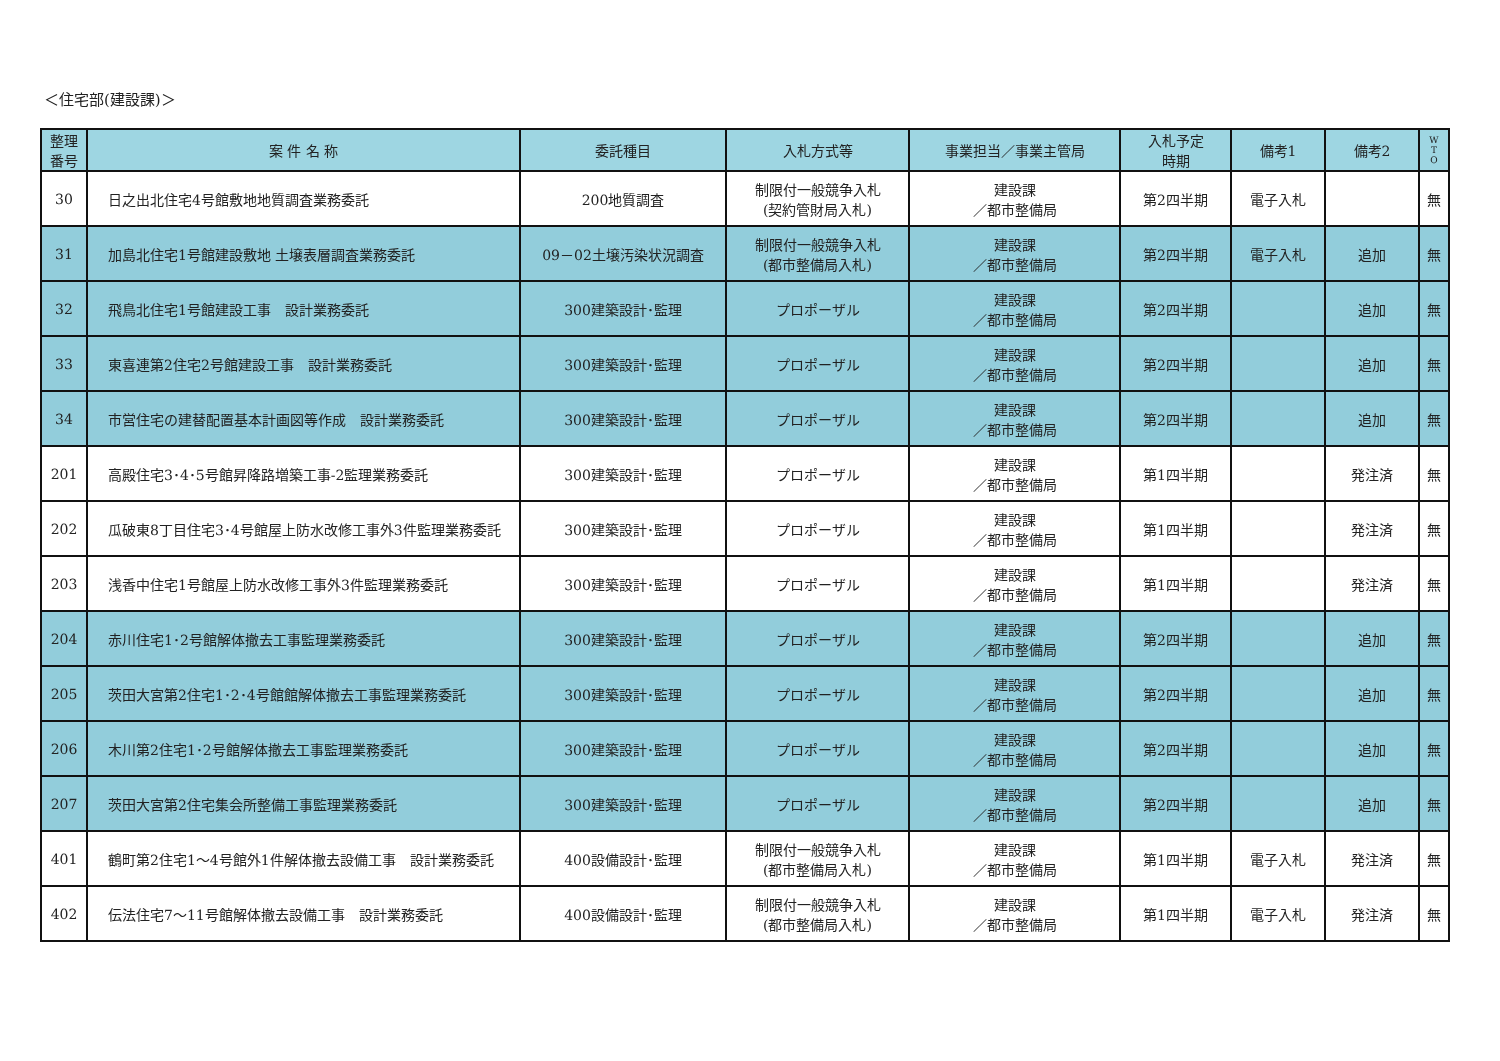＜住宅部(建設課)＞
| 整理 番号 | 案 件 名 称 | 委託種目 | 入札方式等 | 事業担当／事業主管局 | 入札予定 時期 | 備考1 | 備考2 | W T O |
| --- | --- | --- | --- | --- | --- | --- | --- | --- |
| 30 | 日之出北住宅4号館敷地地質調査業務委託 | 200地質調査 | 制限付一般競争入札 (契約管財局入札) | 建設課 ／都市整備局 | 第2四半期 | 電子入札 | | 無 |
| 31 | 加島北住宅1号館建設敷地 土壌表層調査業務委託 | 09－02土壌汚染状況調査 | 制限付一般競争入札 (都市整備局入札) | 建設課 ／都市整備局 | 第2四半期 | 電子入札 | 追加 | 無 |
| 32 | 飛鳥北住宅1号館建設工事 設計業務委託 | 300建築設計･監理 | プロポーザル | 建設課 ／都市整備局 | 第2四半期 | | 追加 | 無 |
| 33 | 東喜連第2住宅2号館建設工事 設計業務委託 | 300建築設計･監理 | プロポーザル | 建設課 ／都市整備局 | 第2四半期 | | 追加 | 無 |
| 34 | 市営住宅の建替配置基本計画図等作成 設計業務委託 | 300建築設計･監理 | プロポーザル | 建設課 ／都市整備局 | 第2四半期 | | 追加 | 無 |
| 201 | 高殿住宅3･4･5号館昇降路増築工事-2監理業務委託 | 300建築設計･監理 | プロポーザル | 建設課 ／都市整備局 | 第1四半期 | | 発注済 | 無 |
| 202 | 瓜破東8丁目住宅3･4号館屋上防水改修工事外3件監理業務委託 | 300建築設計･監理 | プロポーザル | 建設課 ／都市整備局 | 第1四半期 | | 発注済 | 無 |
| 203 | 浅香中住宅1号館屋上防水改修工事外3件監理業務委託 | 300建築設計･監理 | プロポーザル | 建設課 ／都市整備局 | 第1四半期 | | 発注済 | 無 |
| 204 | 赤川住宅1･2号館解体撤去工事監理業務委託 | 300建築設計･監理 | プロポーザル | 建設課 ／都市整備局 | 第2四半期 | | 追加 | 無 |
| 205 | 茨田大宮第2住宅1･2･4号館館解体撤去工事監理業務委託 | 300建築設計･監理 | プロポーザル | 建設課 ／都市整備局 | 第2四半期 | | 追加 | 無 |
| 206 | 木川第2住宅1･2号館解体撤去工事監理業務委託 | 300建築設計･監理 | プロポーザル | 建設課 ／都市整備局 | 第2四半期 | | 追加 | 無 |
| 207 | 茨田大宮第2住宅集会所整備工事監理業務委託 | 300建築設計･監理 | プロポーザル | 建設課 ／都市整備局 | 第2四半期 | | 追加 | 無 |
| 401 | 鶴町第2住宅1～4号館外1件解体撤去設備工事 設計業務委託 | 400設備設計･監理 | 制限付一般競争入札 (都市整備局入札) | 建設課 ／都市整備局 | 第1四半期 | 電子入札 | 発注済 | 無 |
| 402 | 伝法住宅7～11号館解体撤去設備工事 設計業務委託 | 400設備設計･監理 | 制限付一般競争入札 (都市整備局入札) | 建設課 ／都市整備局 | 第1四半期 | 電子入札 | 発注済 | 無 |